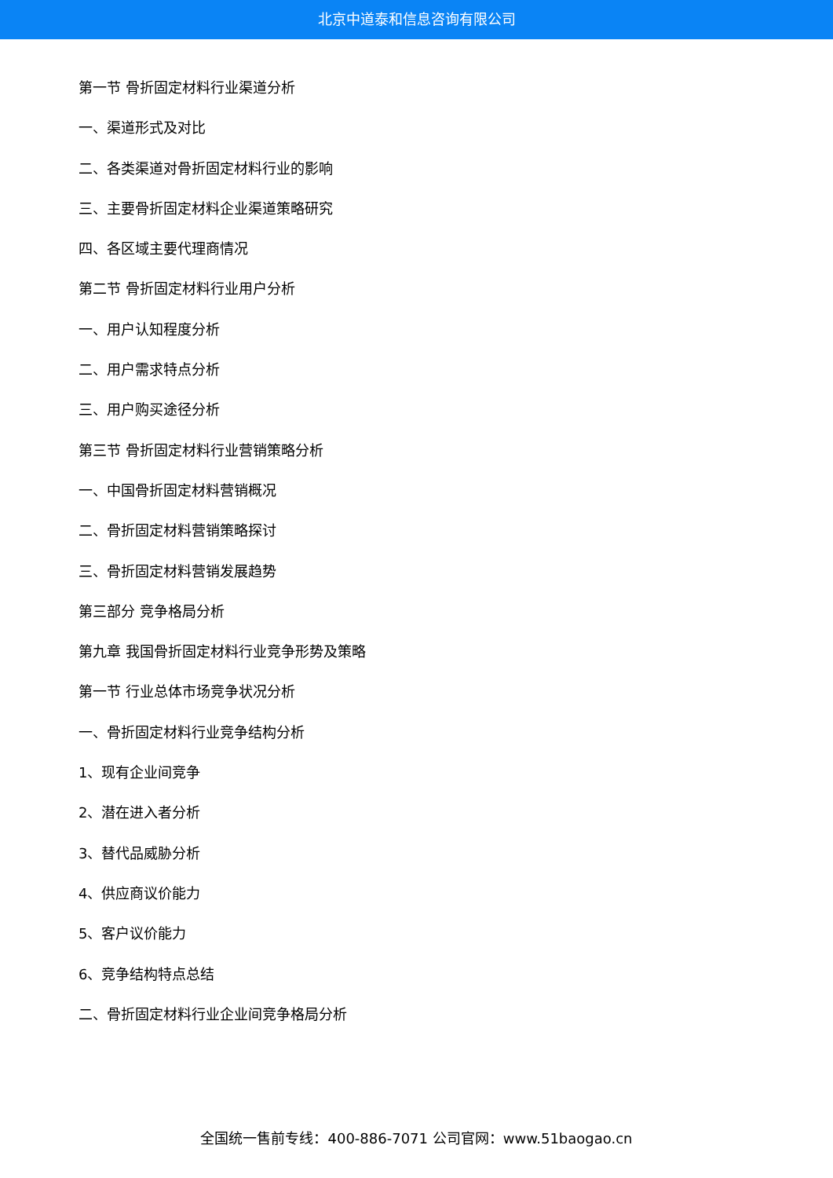北京中道泰和信息咨询有限公司
第一节 骨折固定材料行业渠道分析
一、渠道形式及对比
二、各类渠道对骨折固定材料行业的影响
三、主要骨折固定材料企业渠道策略研究
四、各区域主要代理商情况
第二节 骨折固定材料行业用户分析
一、用户认知程度分析
二、用户需求特点分析
三、用户购买途径分析
第三节 骨折固定材料行业营销策略分析
一、中国骨折固定材料营销概况
二、骨折固定材料营销策略探讨
三、骨折固定材料营销发展趋势
第三部分 竞争格局分析
第九章 我国骨折固定材料行业竞争形势及策略
第一节 行业总体市场竞争状况分析
一、骨折固定材料行业竞争结构分析
1、现有企业间竞争
2、潜在进入者分析
3、替代品威胁分析
4、供应商议价能力
5、客户议价能力
6、竞争结构特点总结
二、骨折固定材料行业企业间竞争格局分析
全国统一售前专线：400-886-7071 公司官网：www.51baogao.cn